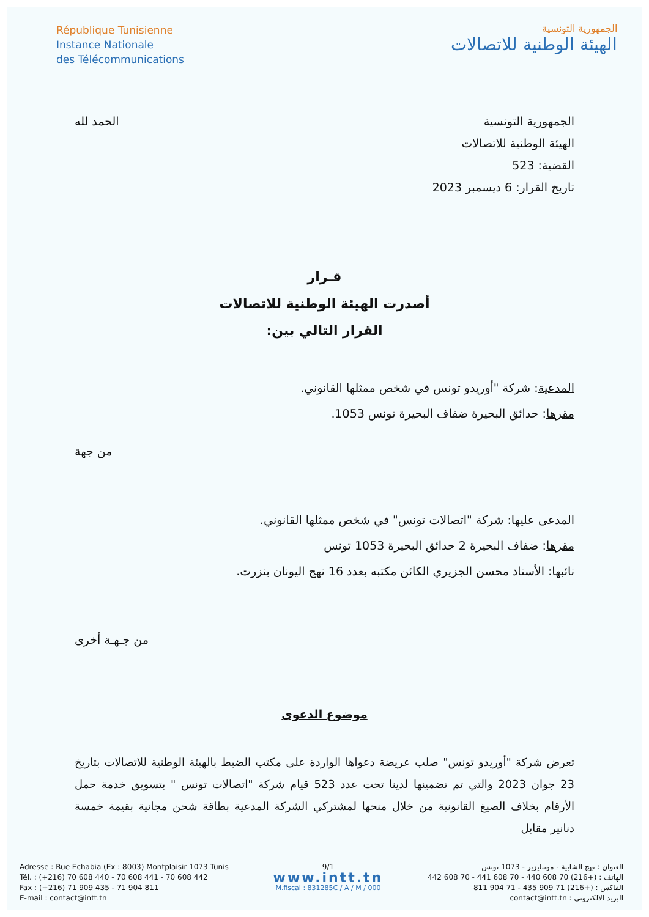République Tunisienne
Instance Nationale
des Télécommunications
الجمهورية التونسية
الهيئة الوطنية للاتصالات
الجمهورية التونسية
الهيئة الوطنية للاتصالات
القضية: 523
تاريخ القرار: 6 ديسمبر 2023
الحمد لله
قـرار
أصدرت الهيئة الوطنية للاتصالات
القرار التالي بين:
المدعية: شركة "أوريدو تونس في شخص ممثلها القانوني.
مقرها: حدائق البحيرة ضفاف البحيرة تونس 1053.
من جهة
المدعى عليها: شركة "اتصالات تونس" في شخص ممثلها القانوني.
مقرها: ضفاف البحيرة 2 حدائق البحيرة 1053 تونس
نائبها: الأستاذ محسن الجزيري الكائن مكتبه بعدد 16 نهج اليونان بنزرت.
من جـهـة أخرى
موضوع الدعوى
تعرض شركة "أوريدو تونس" صلب عريضة دعواها الواردة على مكتب الضبط بالهيئة الوطنية للاتصالات بتاريخ 23 جوان 2023 والتي تم تضمينها لدينا تحت عدد 523 قيام شركة "اتصالات تونس " بتسويق خدمة حمل الأرقام بخلاف الصيغ القانونية من خلال منحها لمشتركي الشركة المدعية بطاقة شحن مجانية بقيمة خمسة دنانير مقابل
Adresse : Rue Echabia (Ex : 8003) Montplaisir 1073 Tunis
Tél. : (+216) 70 608 440 - 70 608 441 - 70 608 442
Fax : (+216) 71 909 435 - 71 904 811
E-mail : contact@intt.tn
9/1
www.intt.tn
M.fiscal : 831285C / A / M / 000
العنوان : نهج الشابية - مونبليزير - 1073 تونس
الهاتف : (+216) 70 608 440 - 70 608 441 - 70 608 442
الفاكس : (+216) 71 909 435 - 71 904 811
البريد الالكتروني : contact@intt.tn